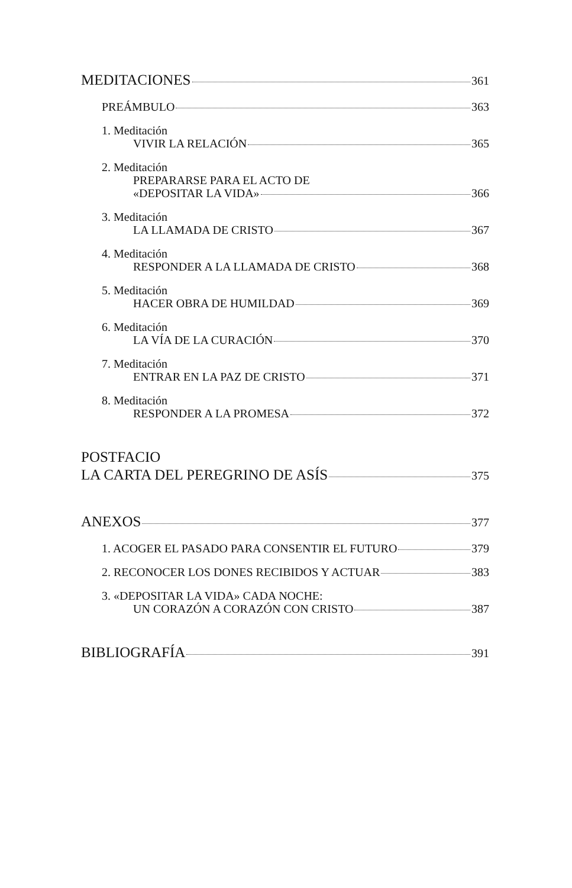MEDITACIONES 361
PREÁMBULO 363
1. Meditación
VIVIR LA RELACIÓN 365
2. Meditación
PREPARARSE PARA EL ACTO DE
«DEPOSITAR LA VIDA» 366
3. Meditación
LA LLAMADA DE CRISTO 367
4. Meditación
RESPONDER A LA LLAMADA DE CRISTO 368
5. Meditación
HACER OBRA DE HUMILDAD 369
6. Meditación
LA VÍA DE LA CURACIÓN 370
7. Meditación
ENTRAR EN LA PAZ DE CRISTO 371
8. Meditación
RESPONDER A LA PROMESA 372
POSTFACIO
LA CARTA DEL PEREGRINO DE ASÍS 375
ANEXOS 377
1. ACOGER EL PASADO PARA CONSENTIR EL FUTURO 379
2. RECONOCER LOS DONES RECIBIDOS Y ACTUAR 383
3. «DEPOSITAR LA VIDA» CADA NOCHE:
UN CORAZÓN A CORAZÓN CON CRISTO 387
BIBLIOGRAFÍA 391